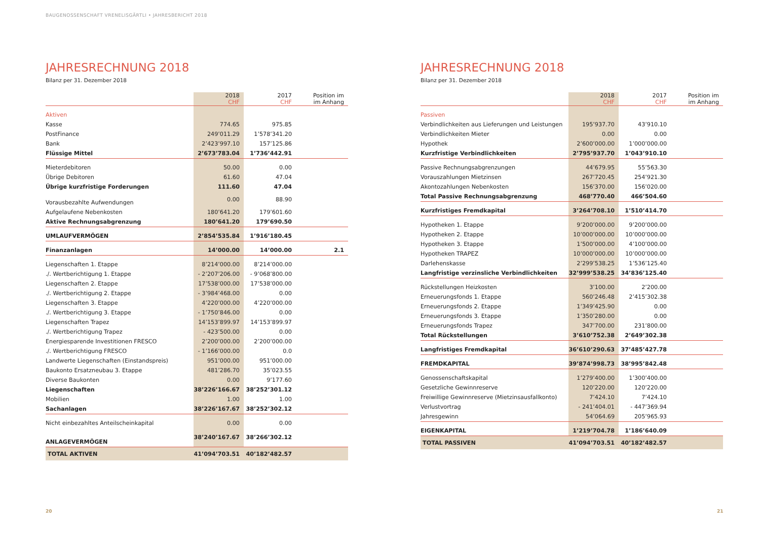BAUGENOSSENSCHAFT VRENELISGÄRTLI • JAHRESBERICHT 2018
JAHRESRECHNUNG 2018
Bilanz per 31. Dezember 2018
| | 2018 CHF | 2017 CHF | Position im im Anhang |
| --- | --- | --- | --- |
| Aktiven | | | |
| Kasse | 774.65 | 975.85 | |
| PostFinance | 249’011.29 | 1’578’341.20 | |
| Bank | 2’423’997.10 | 157’125.86 | |
| Flüssige Mittel | 2’673’783.04 | 1’736’442.91 | |
| Mieterdebitoren | 50.00 | 0.00 | |
| Übrige Debitoren | 61.60 | 47.04 | |
| Übrige kurzfristige Forderungen | 111.60 | 47.04 | |
| Vorausbezahlte Aufwendungen | 0.00 | 88.90 | |
| Aufgelaufene Nebenkosten | 180’641.20 | 179’601.60 | |
| Aktive Rechnungsabgrenzung | 180’641.20 | 179’690.50 | |
| UMLAUFVERMÖGEN | 2’854’535.84 | 1’916’180.45 | |
| Finanzanlagen | 14’000.00 | 14’000.00 | 2.1 |
| Liegenschaften 1. Etappe | 8’214’000.00 | 8’214’000.00 | |
| ./. Wertberichtigung 1. Etappe | - 2’207’206.00 | - 9’068’800.00 | |
| Liegenschaften 2. Etappe | 17’538’000.00 | 17’538’000.00 | |
| ./. Wertberichtigung 2. Etappe | - 3’984’468.00 | 0.00 | |
| Liegenschaften 3. Etappe | 4’220’000.00 | 4’220’000.00 | |
| ./. Wertberichtigung 3. Etappe | - 1’750’846.00 | 0.00 | |
| Liegenschaften Trapez | 14’153’899.97 | 14’153’899.97 | |
| ./. Wertberichtigung Trapez | - 423’500.00 | 0.00 | |
| Energiesparende Investitionen FRESCO | 2’200’000.00 | 2’200’000.00 | |
| ./. Wertberichtigung FRESCO | - 1’166’000.00 | 0.0 | |
| Landwerte Liegenschaften (Einstandspreis) | 951’000.00 | 951’000.00 | |
| Baukonto Ersatzneubau 3. Etappe | 481’286.70 | 35’023.55 | |
| Diverse Baukonten | 0.00 | 9’177.60 | |
| Liegenschaften | 38’226’166.67 | 38’252’301.12 | |
| Mobilien | 1.00 | 1.00 | |
| Sachanlagen | 38’226’167.67 | 38’252’302.12 | |
| Nicht einbezahltes Anteilscheinkapital | 0.00 | 0.00 | |
| ANLAGEVERMÖGEN | 38’240’167.67 | 38’266’302.12 | |
| TOTAL AKTIVEN | 41’094’703.51 | 40’182’482.57 | |
JAHRESRECHNUNG 2018
Bilanz per 31. Dezember 2018
| | 2018 CHF | 2017 CHF | Position im im Anhang |
| --- | --- | --- | --- |
| Passiven | | | |
| Verbindlichkeiten aus Lieferungen und Leistungen | 195’937.70 | 43’910.10 | |
| Verbindlichkeiten Mieter | 0.00 | 0.00 | |
| Hypothek | 2’600’000.00 | 1’000’000.00 | |
| Kurzfristige Verbindlichkeiten | 2’795’937.70 | 1’043’910.10 | |
| Passive Rechnungsabgrenzungen | 44’679.95 | 55’563.30 | |
| Vorauszahlungen Mietzinsen | 267’720.45 | 254’921.30 | |
| Akontozahlungen Nebenkosten | 156’370.00 | 156’020.00 | |
| Total Passive Rechnungsabgrenzung | 468’770.40 | 466’504.60 | |
| Kurzfristiges Fremdkapital | 3’264’708.10 | 1’510’414.70 | |
| Hypotheken 1. Etappe | 9’200’000.00 | 9’200’000.00 | |
| Hypotheken 2. Etappe | 10’000’000.00 | 10’000’000.00 | |
| Hypotheken 3. Etappe | 1’500’000.00 | 4’100’000.00 | |
| Hypotheken TRAPEZ | 10’000’000.00 | 10’000’000.00 | |
| Darlehenskasse | 2’299’538.25 | 1’536’125.40 | |
| Langfristige verzinsliche Verbindlichkeiten | 32’999’538.25 | 34’836’125.40 | |
| Rückstellungen Heizkosten | 3’100.00 | 2’200.00 | |
| Erneuerungsfonds 1. Etappe | 560’246.48 | 2’415’302.38 | |
| Erneuerungsfonds 2. Etappe | 1’349’425.90 | 0.00 | |
| Erneuerungsfonds 3. Etappe | 1’350’280.00 | 0.00 | |
| Erneuerungsfonds Trapez | 347’700.00 | 231’800.00 | |
| Total Rückstellungen | 3’610’752.38 | 2’649’302.38 | |
| Langfristiges Fremdkapital | 36’610’290.63 | 37’485’427.78 | |
| FREMDKAPITAL | 39’874’998.73 | 38’995’842.48 | |
| Genossenschaftskapital | 1’279’400.00 | 1’300’400.00 | |
| Gesetzliche Gewinnreserve | 120’220.00 | 120’220.00 | |
| Freiwillige Gewinnreserve (Mietzinsausfallkonto) | 7’424.10 | 7’424.10 | |
| Verlustvortrag | - 241’404.01 | - 447’369.94 | |
| Jahresgewinn | 54’064.69 | 205’965.93 | |
| EIGENKAPITAL | 1’219’704.78 | 1’186’640.09 | |
| TOTAL PASSIVEN | 41’094’703.51 | 40’182’482.57 | |
20 21